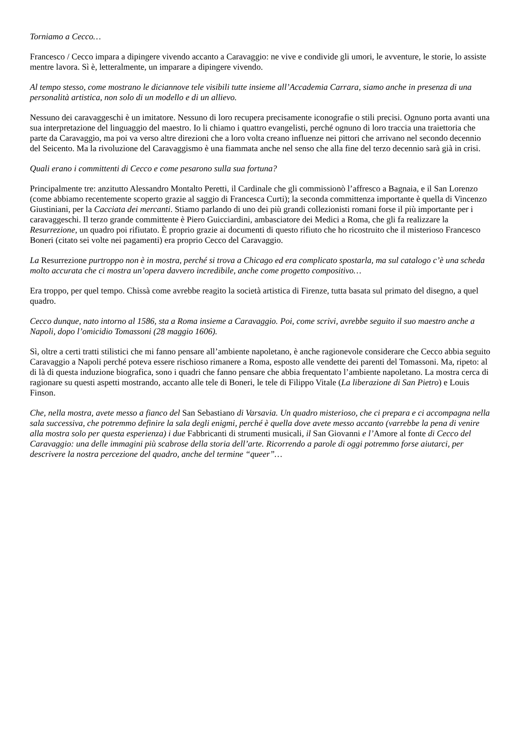Torniamo a Cecco…
Francesco / Cecco impara a dipingere vivendo accanto a Caravaggio: ne vive e condivide gli umori, le avventure, le storie, lo assiste mentre lavora. Sì è, letteralmente, un imparare a dipingere vivendo.
Al tempo stesso, come mostrano le diciannove tele visibili tutte insieme all’Accademia Carrara, siamo anche in presenza di una personalità artistica, non solo di un modello e di un allievo.
Nessuno dei caravaggeschi è un imitatore. Nessuno di loro recupera precisamente iconografie o stili precisi. Ognuno porta avanti una sua interpretazione del linguaggio del maestro. Io li chiamo i quattro evangelisti, perché ognuno di loro traccia una traiettoria che parte da Caravaggio, ma poi va verso altre direzioni che a loro volta creano influenze nei pittori che arrivano nel secondo decennio del Seicento. Ma la rivoluzione del Caravaggismo è una fiammata anche nel senso che alla fine del terzo decennio sarà già in crisi.
Quali erano i committenti di Cecco e come pesarono sulla sua fortuna?
Principalmente tre: anzitutto Alessandro Montalto Peretti, il Cardinale che gli commissionò l’affresco a Bagnaia, e il San Lorenzo (come abbiamo recentemente scoperto grazie al saggio di Francesca Curti); la seconda committenza importante è quella di Vincenzo Giustiniani, per la Cacciata dei mercanti. Stiamo parlando di uno dei più grandi collezionisti romani forse il più importante per i caravaggeschi. Il terzo grande committente è Piero Guicciardini, ambasciatore dei Medici a Roma, che gli fa realizzare la Resurrezione, un quadro poi rifiutato. È proprio grazie ai documenti di questo rifiuto che ho ricostruito che il misterioso Francesco Boneri (citato sei volte nei pagamenti) era proprio Cecco del Caravaggio.
La Resurrezione purtroppo non è in mostra, perché si trova a Chicago ed era complicato spostarla, ma sul catalogo c’è una scheda molto accurata che ci mostra un’opera davvero incredibile, anche come progetto compositivo…
Era troppo, per quel tempo. Chissà come avrebbe reagito la società artistica di Firenze, tutta basata sul primato del disegno, a quel quadro.
Cecco dunque, nato intorno al 1586, sta a Roma insieme a Caravaggio. Poi, come scrivi, avrebbe seguito il suo maestro anche a Napoli, dopo l’omicidio Tomassoni (28 maggio 1606).
Sì, oltre a certi tratti stilistici che mi fanno pensare all’ambiente napoletano, è anche ragionevole considerare che Cecco abbia seguito Caravaggio a Napoli perché poteva essere rischioso rimanere a Roma, esposto alle vendette dei parenti del Tomassoni. Ma, ripeto: al di là di questa induzione biografica, sono i quadri che fanno pensare che abbia frequentato l’ambiente napoletano. La mostra cerca di ragionare su questi aspetti mostrando, accanto alle tele di Boneri, le tele di Filippo Vitale (La liberazione di San Pietro) e Louis Finson.
Che, nella mostra, avete messo a fianco del San Sebastiano di Varsavia. Un quadro misterioso, che ci prepara e ci accompagna nella sala successiva, che potremmo definire la sala degli enigmi, perché è quella dove avete messo accanto (varrebbe la pena di venire alla mostra solo per questa esperienza) i due Fabbricanti di strumenti musicali, il San Giovanni e l’Amore al fonte di Cecco del Caravaggio: una delle immagini più scabrose della storia dell’arte. Ricorrendo a parole di oggi potremmo forse aiutarci, per descrivere la nostra percezione del quadro, anche del termine “queer”…